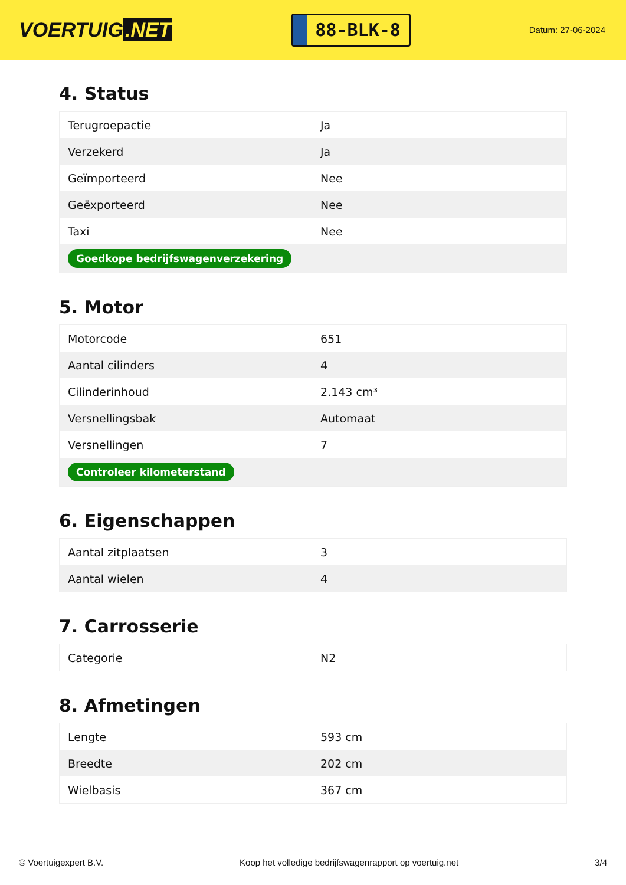VOERTUIG.NET
88-BLK-8
Datum: 27-06-2024
4. Status
| Terugroepactie | Ja |
| Verzekerd | Ja |
| Geïmporteerd | Nee |
| Geëxporteerd | Nee |
| Taxi | Nee |
| Goedkope bedrijfswagenverzekering | |
5. Motor
| Motorcode | 651 |
| Aantal cilinders | 4 |
| Cilinderinhoud | 2.143 cm³ |
| Versnellingsbak | Automaat |
| Versnellingen | 7 |
| Controleer kilometerstand | |
6. Eigenschappen
| Aantal zitplaatsen | 3 |
| Aantal wielen | 4 |
7. Carrosserie
| Categorie | N2 |
8. Afmetingen
| Lengte | 593 cm |
| Breedte | 202 cm |
| Wielbasis | 367 cm |
© Voertuigexpert B.V. Koop het volledige bedrijfswagenrapport op voertuig.net 3/4